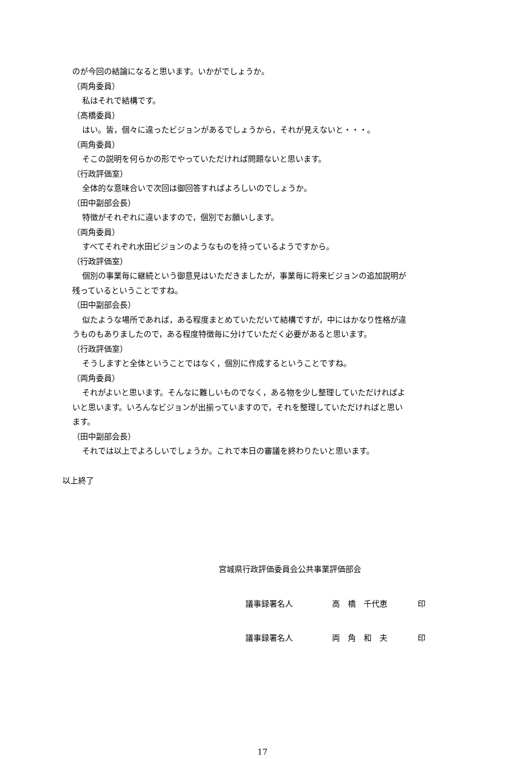のが今回の結論になると思います。いかがでしょうか。
（両角委員）
私はそれで結構です。
（高橋委員）
はい。皆，個々に違ったビジョンがあるでしょうから，それが見えないと・・・。
（両角委員）
そこの説明を何らかの形でやっていただければ問題ないと思います。
（行政評価室）
全体的な意味合いで次回は御回答すればよろしいのでしょうか。
（田中副部会長）
特徴がそれぞれに違いますので，個別でお願いします。
（両角委員）
すべてそれぞれ水田ビジョンのようなものを持っているようですから。
（行政評価室）
個別の事業毎に継続という御意見はいただきましたが，事業毎に将来ビジョンの追加説明が
残っているということですね。
（田中副部会長）
似たような場所であれば，ある程度まとめていただいて結構ですが，中にはかなり性格が違
うものもありましたので，ある程度特徴毎に分けていただく必要があると思います。
（行政評価室）
そうしますと全体ということではなく，個別に作成するということですね。
（両角委員）
それがよいと思います。そんなに難しいものでなく，ある物を少し整理していただければよ
いと思います。いろんなビジョンが出揃っていますので，それを整理していただければと思い
ます。
（田中副部会長）
それでは以上でよろしいでしょうか。これで本日の審議を終わりたいと思います。
以上終了
宮城県行政評価委員会公共事業評価部会
議事録署名人 高　橋　千代恵 印
議事録署名人 両　角　和　夫 印
17